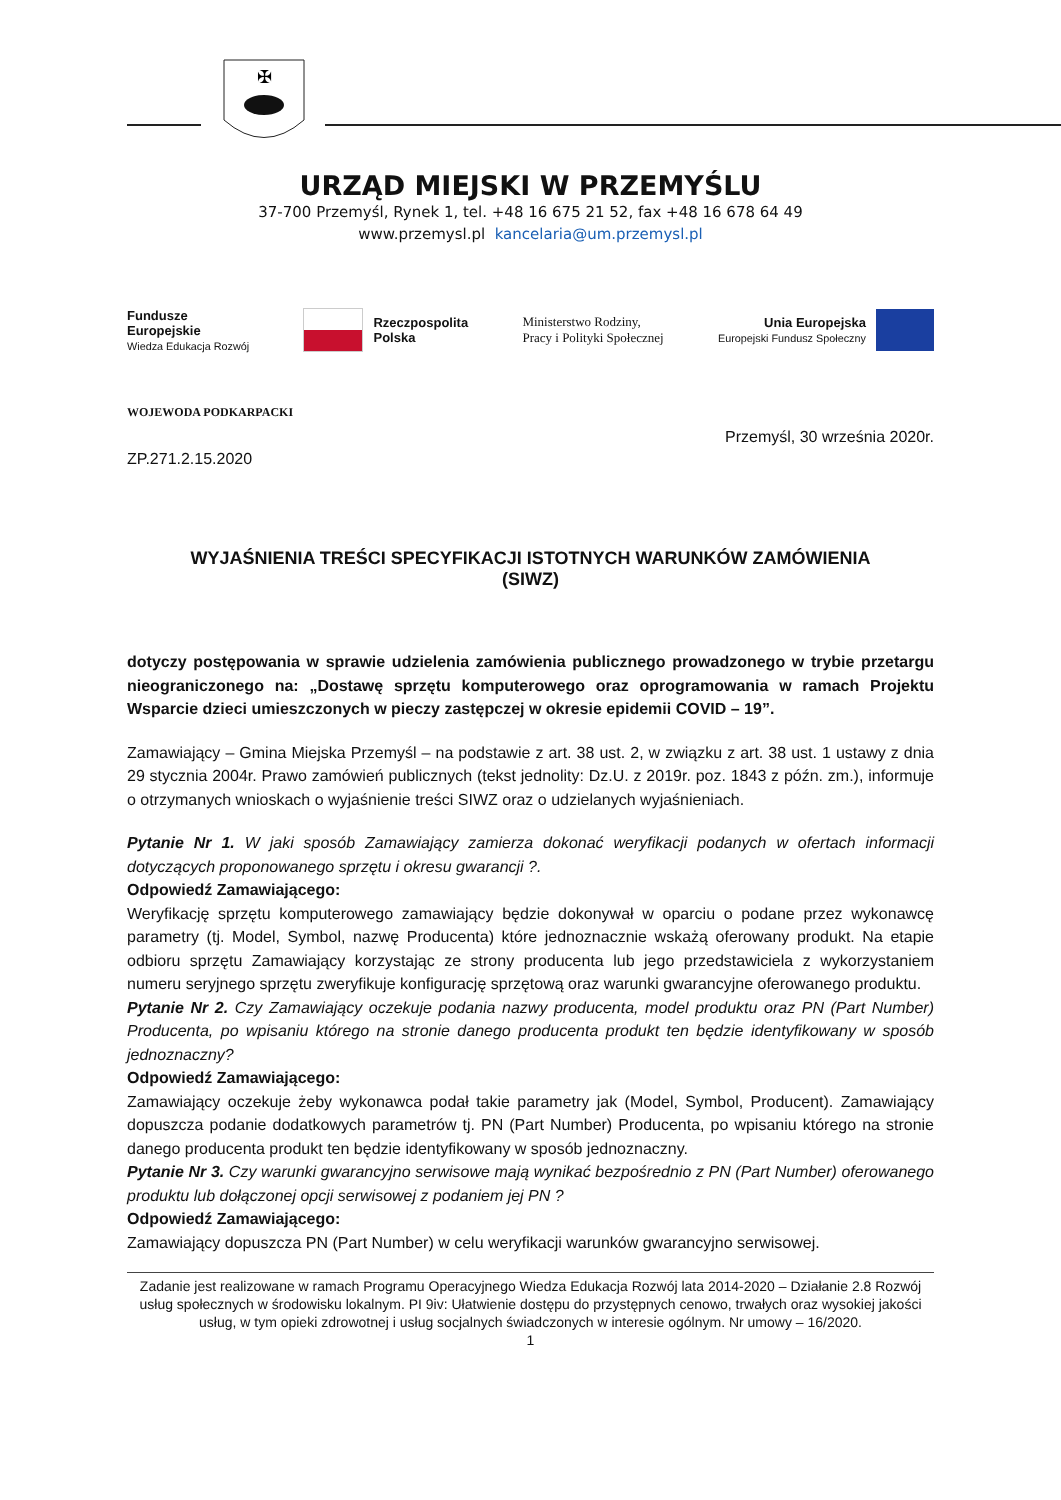✠
URZĄD MIEJSKI W PRZEMYŚLU
37-700 Przemyśl, Rynek 1, tel. +48 16 675 21 52, fax +48 16 678 64 49
www.przemysl.pl kancelaria@um.przemysl.pl
Fundusze
Europejskie
Wiedza Edukacja Rozwój
Rzeczpospolita
Polska
Ministerstwo Rodziny,
Pracy i Polityki Społecznej
Unia Europejska
Europejski Fundusz Społeczny
WOJEWODA PODKARPACKI
Przemyśl, 30 września 2020r.
ZP.271.2.15.2020
WYJAŚNIENIA TREŚCI SPECYFIKACJI ISTOTNYCH WARUNKÓW ZAMÓWIENIA
(SIWZ)
dotyczy postępowania w sprawie udzielenia zamówienia publicznego prowadzonego w trybie przetargu nieograniczonego na: „Dostawę sprzętu komputerowego oraz oprogramowania w ramach Projektu Wsparcie dzieci umieszczonych w pieczy zastępczej w okresie epidemii COVID – 19”.
Zamawiający – Gmina Miejska Przemyśl – na podstawie z art. 38 ust. 2, w związku z art. 38 ust. 1 ustawy z dnia 29 stycznia 2004r. Prawo zamówień publicznych (tekst jednolity: Dz.U. z 2019r. poz. 1843 z późn. zm.), informuje o otrzymanych wnioskach o wyjaśnienie treści SIWZ oraz o udzielanych wyjaśnieniach.
Pytanie Nr 1. W jaki sposób Zamawiający zamierza dokonać weryfikacji podanych w ofertach informacji dotyczących proponowanego sprzętu i okresu gwarancji ?.
Odpowiedź Zamawiającego:
Weryfikację sprzętu komputerowego zamawiający będzie dokonywał w oparciu o podane przez wykonawcę parametry (tj. Model, Symbol, nazwę Producenta) które jednoznacznie wskażą oferowany produkt. Na etapie odbioru sprzętu Zamawiający korzystając ze strony producenta lub jego przedstawiciela z wykorzystaniem numeru seryjnego sprzętu zweryfikuje konfigurację sprzętową oraz warunki gwarancyjne oferowanego produktu.
Pytanie Nr 2. Czy Zamawiający oczekuje podania nazwy producenta, model produktu oraz PN (Part Number) Producenta, po wpisaniu którego na stronie danego producenta produkt ten będzie identyfikowany w sposób jednoznaczny?
Odpowiedź Zamawiającego:
Zamawiający oczekuje żeby wykonawca podał takie parametry jak (Model, Symbol, Producent). Zamawiający dopuszcza podanie dodatkowych parametrów tj. PN (Part Number) Producenta, po wpisaniu którego na stronie danego producenta produkt ten będzie identyfikowany w sposób jednoznaczny.
Pytanie Nr 3. Czy warunki gwarancyjno serwisowe mają wynikać bezpośrednio z PN (Part Number) oferowanego produktu lub dołączonej opcji serwisowej z podaniem jej PN ?
Odpowiedź Zamawiającego:
Zamawiający dopuszcza PN (Part Number) w celu weryfikacji warunków gwarancyjno serwisowej.
Zadanie jest realizowane w ramach Programu Operacyjnego Wiedza Edukacja Rozwój lata 2014-2020 – Działanie 2.8 Rozwój usług społecznych w środowisku lokalnym. PI 9iv: Ułatwienie dostępu do przystępnych cenowo, trwałych oraz wysokiej jakości usług, w tym opieki zdrowotnej i usług socjalnych świadczonych w interesie ogólnym. Nr umowy – 16/2020.
1